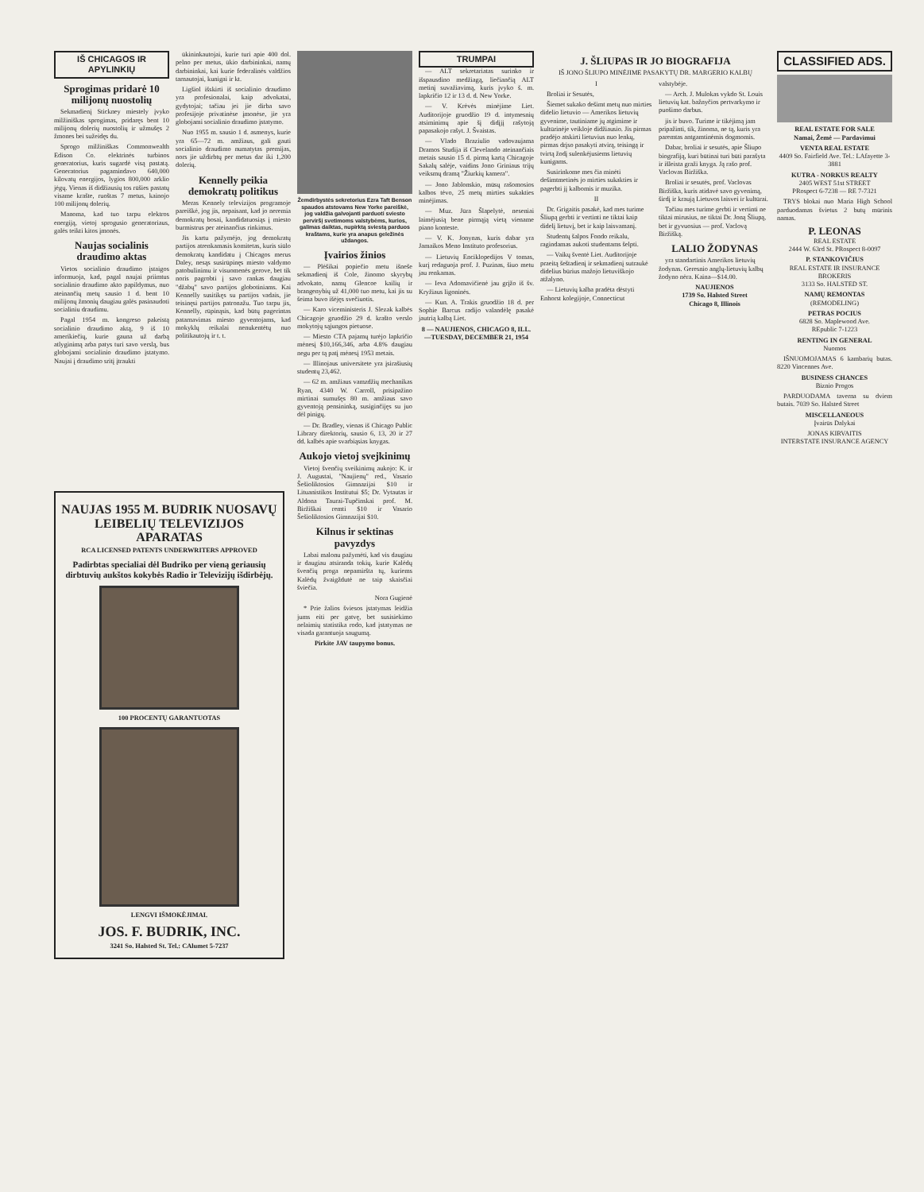IŠ CHICAGOS IR APYLINKIŲ
Sprogimas pridarė 10 milijonų nuostolių
Sekmadienį Stickney miestely įvyko milžiniškas sprogimas, pridaręs bent 10 milijonų dolerių nuostolių ir užmušęs 2 žmones bei sužeidęs du.
Sprogo milžiniškas Commonwealth Edison Co. elektrinės turbinos generatorius, kuris sugardė visą pastatą. Generatorius pagamindavo 640,000 kilovatų energijos, lygios 800,000 arklio jėgų. Vienas iš didžiausių tos rūšies pastatų visame krašte, ruoštas 7 metus, kainojo 100 milijonų dolerių.
Manoma, kad tuo tarpu elektros energiją, vietoj sprogusio generatoriaus, galės teikti kitos įmonės.
Naujas socialinis draudimo aktas
Vietos socialinio draudimo įstaigos informuoja, kad, pagal naujai priimtus socialinio draudimo akto papildymus, nuo ateinančių metų sausio 1 d. bent 10 milijonų žmonių daugiau galės pasinaudoti socialiniu draudimu.
Pagal 1954 m. kongreso pakeistą socialinio draudimo aktą, 9 iš 10 amerikiečių, kurie gauna už darbą atlyginimą arba patys turi savo verslą, bus globojami socialinio draudimo įstatymo. Naujai į draudimo sritį įtraukti
ūkininkautojai, kurie turi apie 400 dol. pelno per metus, ūkio darbininkai, namų darbininkai, kai kurie federalinės valdžios tarnautojai, kunigai ir kt.
Ligšiol išskirti iš socialinio draudimo yra profesionalai, kaip advokatai, gydytojai; tačiau jei jie dirba savo profesijoje privatinėse įmonėse, jie yra globojami socialinio draudimo įstatymo.
Nuo 1955 m. sausio 1 d. asmenys, kurie yra 65—72 m. amžiaus, gali gauti socialinio draudimo numatytas premijas, nors jie uždirbtų per metus dar iki 1,200 dolerių.
Kennelly peikia demokratų politikus
Meras Kennely televizijos programoje pareiškė, jog jis, nepaisant, kad jo neremia demokratų bosai, kandidatuosiąs į miesto burmistrus per ateinančius rinkimus.
Jis kartu pažymėjo, jog demokratų partijos atrenkamasis komitetas, kuris siūlo demokratų kandidatu į Chicagos merus Daley, nesąs susirūpinęs miesto valdymo patobulinimu ir visuomenės gerove, bet tik noris pagrobti į savo rankas daugiau "džabų" savo partijos globotiniams. Kai Kennelly susitikęs su partijos vadais, jie teisinęsi partijos patronažu. Tuo tarpu jis, Kennelly, rūpinąsis, kad būtų pagerintas patarnavimas miesto gyventojams, kad mokyklų reikalai nenukentėtų nuo politikautojų ir t. t.
Žemdirbystės sekretorius Ezra Taft Benson spaudos atstovams New Yorke pareiškė, jog valdžia galvojanti parduoti sviesto perviršį svetimoms valstybėms, kurios, galimas daiktas, nupirktą sviestą parduos kraštams, kurie yra anapus geležinės uždangos.
Įvairios žinios
— Plėšikai popiečio metu išneše sekmadienį iš Cole, žinomo skyrybų advokato, namų Glencoe kailių ir brangenybių už 41,000 tuo metu, kai jis su šeima buvo išėjęs svečiuotis.
— Karo viceministeris J. Slezak kalbės Chicagoje gruodžio 29 d. krašto verslo mokytojų sąjungos pietuose.
— Miesto CTA pajamų turėjo lapkričio mėnesį $10,166,346, arba 4.8% daugiau negu per tą patį mėnesį 1953 metais.
— Illinojaus universitete yra įsirašiusių studentų 23,462.
— 62 m. amžiaus vamzdžių mechanikas Ryan, 4340 W. Carroll, prisipažino mirtinai sumušęs 80 m. amžiaus savo gyventoją pensininką, susiginčijęs su juo dėl pinigų.
— Dr. Bradley, vienas iš Chicago Public Library direktorių, sausio 6, 13, 20 ir 27 dd. kalbės apie svarbiąsias knygas.
Aukojo vietoj svejkinimų
Vietoj švenčių sveikinimų aukojo: K. ir J. Augustai, "Naujienų" red., Vasario Šešioliktosios Gimnazijai $10 ir Lituanistikos Institutui $5; Dr. Vytautas ir Aldona Taurai-Tupčinskai prof. M. Biržiškai remti $10 ir Vasario Šešioliktosios Gimnazijai $10.
Kilnus ir sektinas pavyzdys
Labai malonu pažymėti, kad vis daugiau ir daugiau atsiranda tokių, kurie Kalėdų švenčių proga nepamiršta tų, kuriems Kalėdų žvaigždutė ne taip skaisčiai šviečia.
Nora Gugienė
* Prie žalios šviesos įstatymas leidžia jums eiti per gatvę, bet susisiekimo nelaimių statistika rodo, kad įstatymas ne visada garantuoja saugumą.
Pirkite JAV taupymo bonus.
TRUMPAI
— ALT sekretariatas surinko ir išspausdino medžiagą, liečiančią ALT metinį suvažiavimą, kuris įvyko š. m. lapkričio 12 ir 13 d. d. New Yorke.
— V. Krėvės minėjime Liet. Auditorijoje gruodžio 19 d. intymesnių atsiminimų apie šį didįjį rašytoją papasakojo rašyt. J. Švaistas.
— Vlado Braziulio vadovaujama Dramos Studija iš Clevelando ateinančiais metais sausio 15 d. pirmą kartą Chicagoje Sakalų salėje, vaidins Jono Griniaus trijų veiksmų dramą "Žiurkių kamera".
— Jono Jablonskio, mūsų rašomosios kalbos tėvo, 25 metų mirties sukakties minėjimas.
— Muz. Jūra Šlapelytė, neseniai laimėjusią bene pirmąją vietą viename piano konteste.
— V. K. Jonynas, kuris dabar yra Jamaikos Meno Instituto profesorius.
— Lietuvių Enciklopedijos V tomas, kurį redaguoja prof. J. Puzinas, šiuo metu jau renkamas.
— Ieva Adomavičienė jau grįžo iš šv. Kryžiaus ligoninės.
— Kun. A. Trakis gruodžio 18 d. per Sophie Barcus radijo valandėlę pasakė jautrią kalbą Liet.
8 — NAUJIENOS, CHICAGO 8, ILL. —TUESDAY, DECEMBER 21, 1954
J. ŠLIUPAS IR JO BIOGRAFIJA
IŠ JONO ŠLIUPO MINĖJIME PASAKYTŲ DR. MARGERIO KALBŲ
I
Broliai ir Sesutės,
Šiemet sukako dešimt metų nuo mirties didelio lietuvio — Amerikos lietuvių gyvenime, tautiniame jų atgimime ir kultūrinėje veikloje didžiausio. Jis pirmas pradėjo atskirti lietuvius nuo lenkų, pirmas drįso pasakyti atvirą, teisingą ir tvirtą žodį sulenkėjusiems lietuvių kunigams.
Susirinkome mes čia minėti dešimtmetinės jo mirties sukakties ir pagerbti jį kalbomis ir muzika.
II
Dr. Grigaitis pasakė, kad mes turime Šliupą gerbti ir vertinti ne tiktai kaip didelį lietuvį, bet ir kaip laisvamanį.
Studentų šalpos Fondo reikalu, ragindamas aukoti studentams šelpti.
— Vaikų šventė Liet. Auditorijoje praeitą šeštadienį ir sekmadienį sutraukė didelius būrius mažojo lietuviškojo atžalyno.
— Lietuvių kalba pradėta dėstyti Enhorst kolegijoje, Connecticut valstybėje.
— Arch. J. Mulokas vykdo St. Louis lietuvių kat. bažnyčios pertvarkymo ir puošimo darbus.
jis ir buvo. Turime ir tikėjimą jam pripažinti, tik, žinoma, ne tą, kuris yra paremtas antgamtinėmis dogmomis.
Dabar, broliai ir sesutės, apie Šliupo biografiją, kuri būtinai turi būti parašyta ir išleista graži knyga. Ją rašo prof. Vaclovas Biržiška.
Broliai ir sesutės, prof. Vaclovas Biržiška, kuris atidavė savo gyvenimą, širdį ir kraują Lietuvos laisvei ir kultūrai.
Tačiau mes turime gerbti ir vertinti ne tiktai mirusius, ne tiktai Dr. Joną Šliupą, bet ir gyvuosius — prof. Vaclovą Biržišką.
LALIO ŽODYNAS
yra standartinis Amerikos lietuvių žodynas. Geresnio anglų-lietuvių kalbų žodyno nėra. Kaina—$14.00.
NAUJIENOS
1739 So. Halsted Street
Chicago 8, Illinois
CLASSIFIED ADS.
REAL ESTATE FOR SALE
Namai, Žemė — Pardavimui
VENTA REAL ESTATE
4409 So. Fairfield Ave. Tel.: LAfayette 3-3881
KUTRA - NORKUS REALTY
2405 WEST 51st STREET
PRospect 6-7238 — RE 7-7321
TRYS blokai nuo Maria High School parduodamas švietus 2 butų mūrinis namas.
P. LEONAS
REAL ESTATE
2444 W. 63rd St. PRospect 8-0097
P. STANKOVIČIUS
REAL ESTATE IR INSURANCE BROKERIS
3133 So. HALSTED ST.
NAMŲ REMONTAS
(REMODELING)
PETRAS POCIUS
6828 So. Maplewood Ave.
REpublic 7-1223
RENTING IN GENERAL
Nuomos
IŠNUOMOJAMAS 6 kambarių butas. 8220 Vincennes Ave.
BUSINESS CHANCES
Biznio Progos
PARDUODAMA taverna su dviem butais. 7039 So. Halsted Street
MISCELLANEOUS
Įvairūs Dalykai
JONAS KIRVAITIS
INTERSTATE INSURANCE AGENCY
NAUJAS 1955 M. BUDRIK NUOSAVŲ LEIBELIŲ TELEVIZIJOS APARATAS
RCA LICENSED PATENTS UNDERWRITERS APPROVED
Padirbtas specialiai dėl Budriko per vieną geriausių dirbtuvių aukštos kokybės Radio ir Televizijų išdirbėjų.
100 PROCENTŲ GARANTUOTAS
LENGVI IŠMOKĖJIMAI.
JOS. F. BUDRIK, INC.
3241 So. Halsted St. Tel.: CAlumet 5-7237